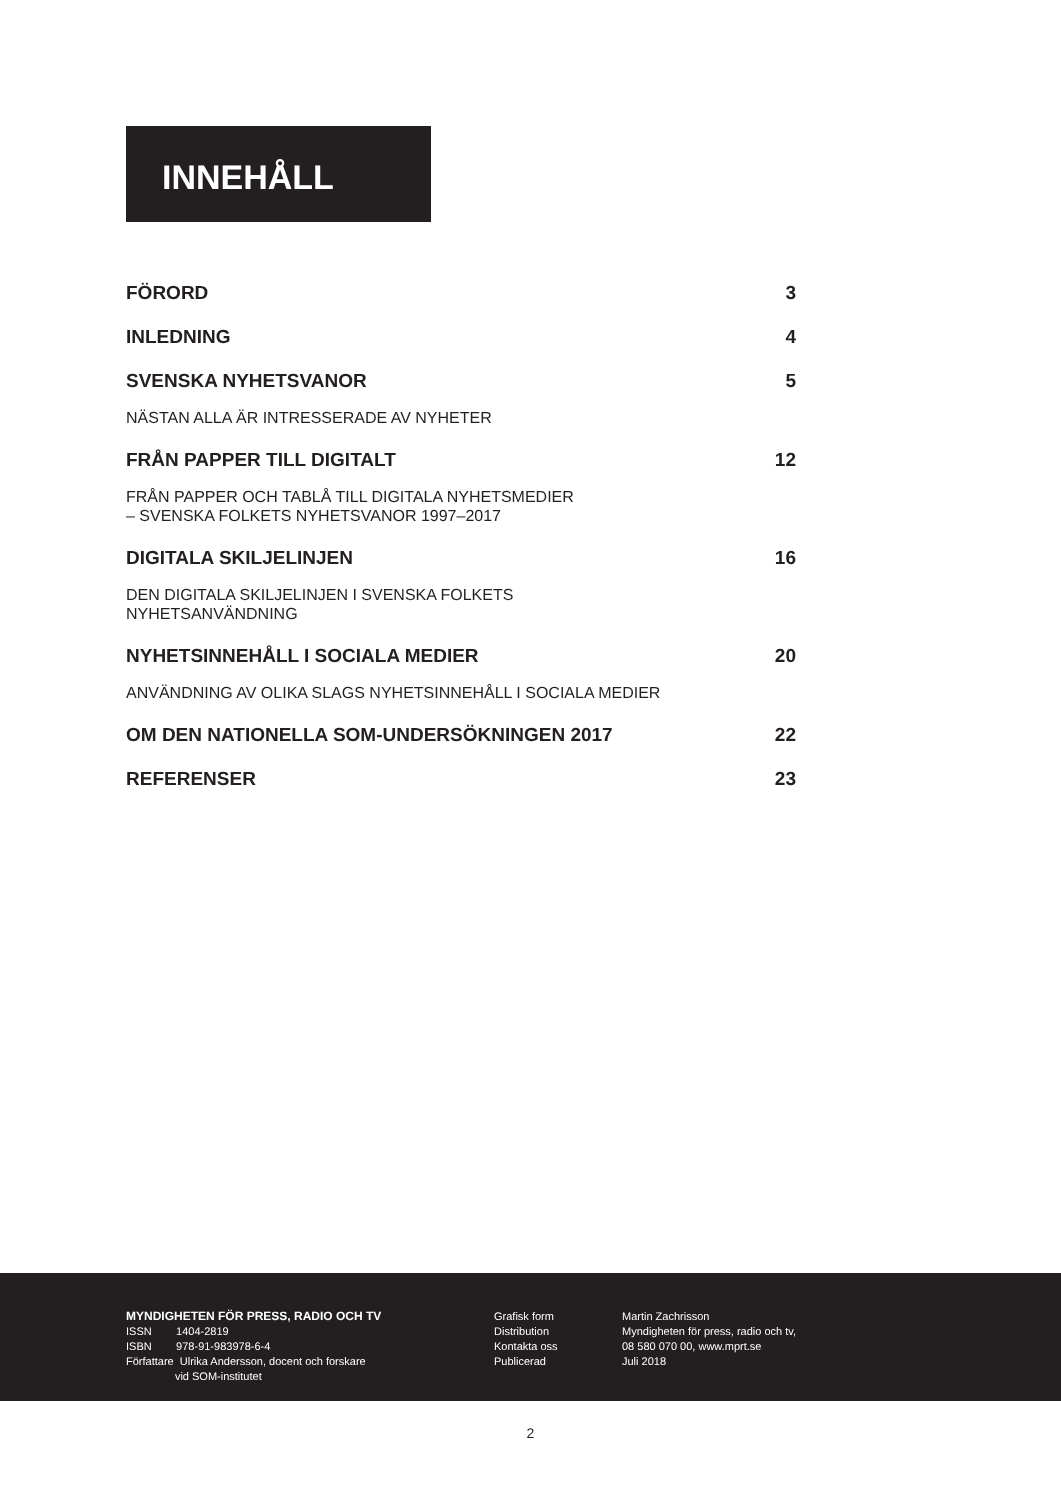INNEHÅLL
FÖRORD 3
INLEDNING 4
SVENSKA NYHETSVANOR 5
NÄSTAN ALLA ÄR INTRESSERADE AV NYHETER
FRÅN PAPPER TILL DIGITALT 12
FRÅN PAPPER OCH TABLÅ TILL DIGITALA NYHETSMEDIER
– SVENSKA FOLKETS NYHETSVANOR 1997–2017
DIGITALA SKILJELINJEN 16
DEN DIGITALA SKILJELINJEN I SVENSKA FOLKETS
NYHETSANVÄNDNING
NYHETSINNEHÅLL I SOCIALA MEDIER 20
ANVÄNDNING AV OLIKA SLAGS NYHETSINNEHÅLL I SOCIALA MEDIER
OM DEN NATIONELLA SOM-UNDERSÖKNINGEN 2017 22
REFERENSER 23
MYNDIGHETEN FÖR PRESS, RADIO OCH TV
ISSN 1404-2819
ISBN 978-91-983978-6-4
Författare Ulrika Andersson, docent och forskare
vid SOM-institutet
Grafisk form
Distribution
Kontakta oss
Publicerad
Martin Zachrisson
Myndigheten för press, radio och tv,
08 580 070 00, www.mprt.se
Juli 2018
2